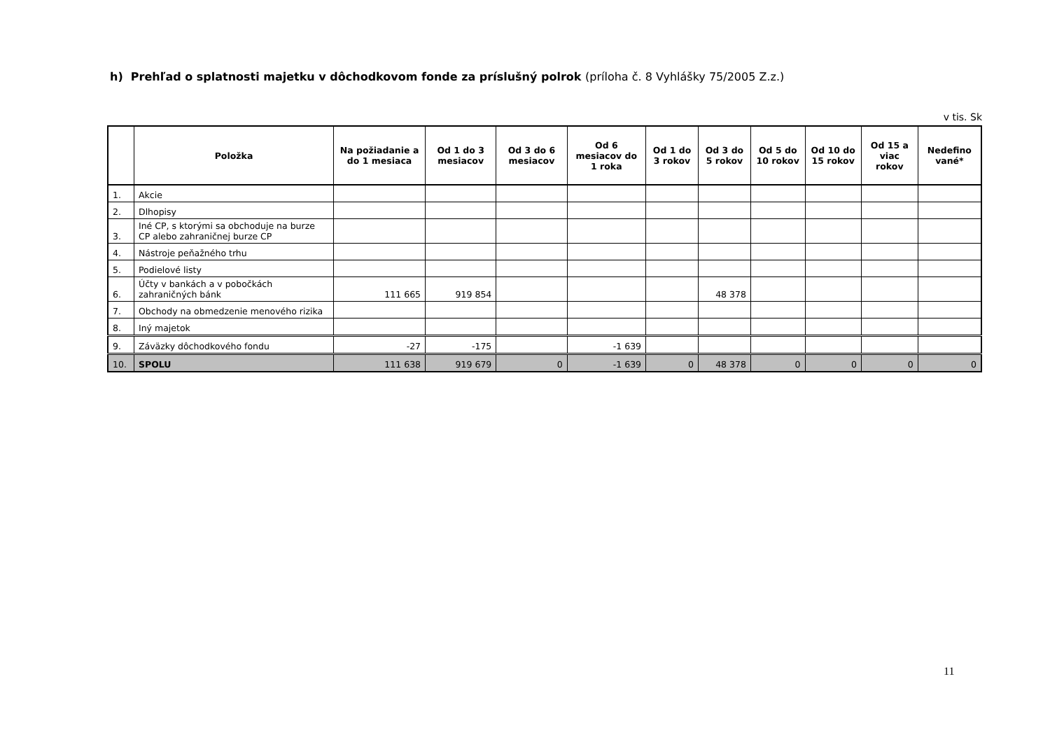h) Prehľad o splatnosti majetku v dôchodkovom fonde za príslušný polrok (príloha č. 8 Vyhlášky 75/2005 Z.z.)
v tis. Sk
| | Položka | Na požiadanie a do 1 mesiaca | Od 1 do 3 mesiacov | Od 3 do 6 mesiacov | Od 6 mesiacov do 1 roka | Od 1 do 3 rokov | Od 3 do 5 rokov | Od 5 do 10 rokov | Od 10 do 15 rokov | Od 15 a viac rokov | Nedefino vané* |
| --- | --- | --- | --- | --- | --- | --- | --- | --- | --- | --- | --- |
| 1. | Akcie | | | | | | | | | | |
| 2. | Dlhopisy | | | | | | | | | | |
| 3. | Iné CP, s ktorými sa obchoduje na burze CP alebo zahraničnej burze CP | | | | | | | | | | |
| 4. | Nástroje peňažného trhu | | | | | | | | | | |
| 5. | Podielové listy | | | | | | | | | | |
| 6. | Účty v bankách a v pobočkách zahraničných bánk | 111 665 | 919 854 | | | | 48 378 | | | | |
| 7. | Obchody na obmedzenie menového rizika | | | | | | | | | | |
| 8. | Iný majetok | | | | | | | | | | |
| 9. | Záväzky dôchodkového fondu | -27 | -175 | | -1 639 | | | | | | |
| 10. | SPOLU | 111 638 | 919 679 | 0 | -1 639 | 0 | 48 378 | 0 | 0 | 0 | 0 |
11